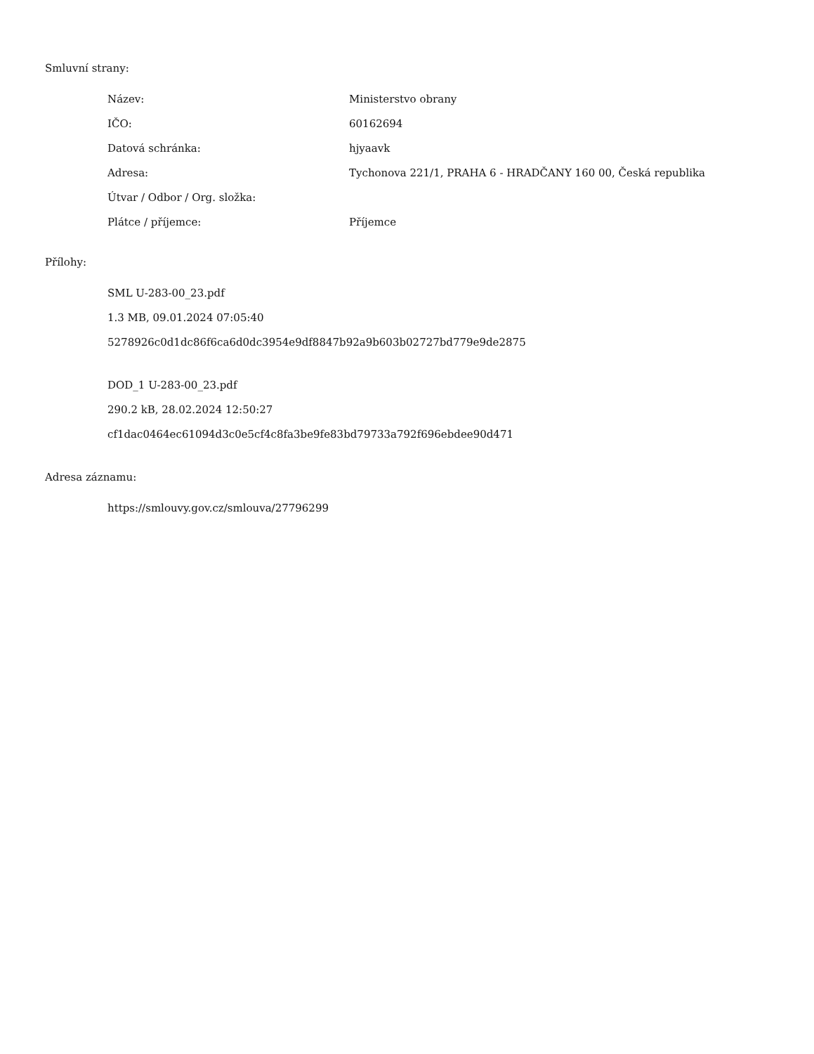Smluvní strany:
| Název: | Ministerstvo obrany |
| IČO: | 60162694 |
| Datová schránka: | hjyaavk |
| Adresa: | Tychonova 221/1, PRAHA 6 - HRADČANY 160 00, Česká republika |
| Útvar / Odbor / Org. složka: | |
| Plátce / příjemce: | Příjemce |
Přílohy:
SML U-283-00_23.pdf
1.3 MB, 09.01.2024 07:05:40
5278926c0d1dc86f6ca6d0dc3954e9df8847b92a9b603b02727bd779e9de2875
DOD_1 U-283-00_23.pdf
290.2 kB, 28.02.2024 12:50:27
cf1dac0464ec61094d3c0e5cf4c8fa3be9fe83bd79733a792f696ebdee90d471
Adresa záznamu:
https://smlouvy.gov.cz/smlouva/27796299